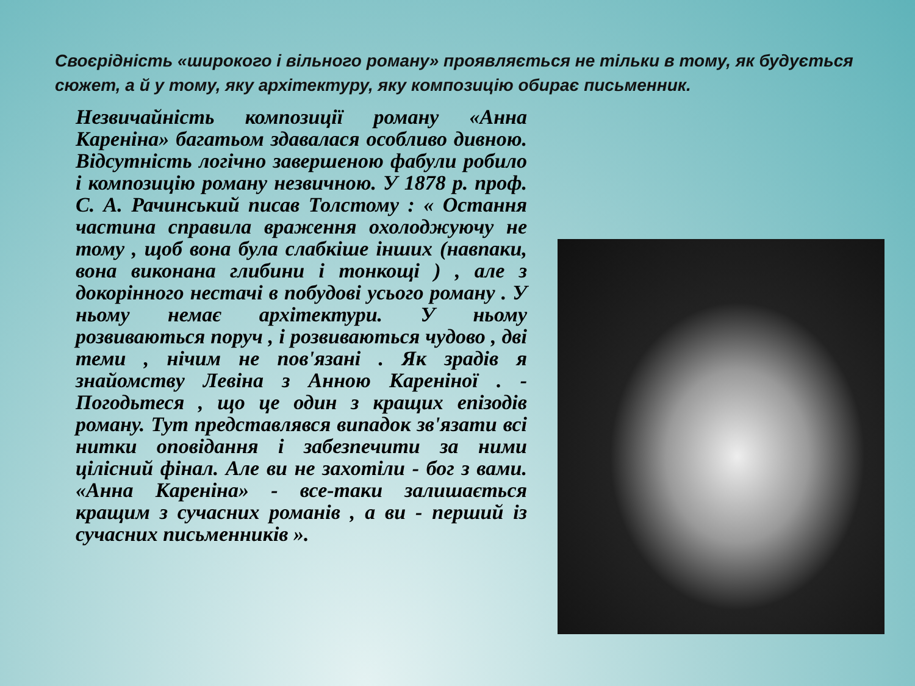Своєрідність «широкого і вільного роману» проявляється не тільки в тому, як будується сюжет, а й у тому, яку архітектуру, яку композицію обирає письменник.
Незвичайність композиції роману «Анна Кареніна» багатьом здавалася особливо дивною. Відсутність логічно завершеною фабули робило і композицію роману незвичною. У 1878 р. проф. С. А. Рачинський писав Толстому : « Остання частина справила враження охолоджуючу не тому , щоб вона була слабкіше інших (навпаки, вона виконана глибини і тонкощі ) , але з докорінного нестачі в побудові усього роману . У ньому немає архітектури. У ньому розвиваються поруч , і розвиваються чудово , дві теми , нічим не пов'язані . Як зрадів я знайомству Левіна з Анною Кареніної . - Погодьтеся , що це один з кращих епізодів роману. Тут представлявся випадок зв'язати всі нитки оповідання і забезпечити за ними цілісний фінал. Але ви не захотіли - бог з вами. «Анна Кареніна» - все-таки залишається кращим з сучасних романів , а ви - перший із сучасних письменників ».